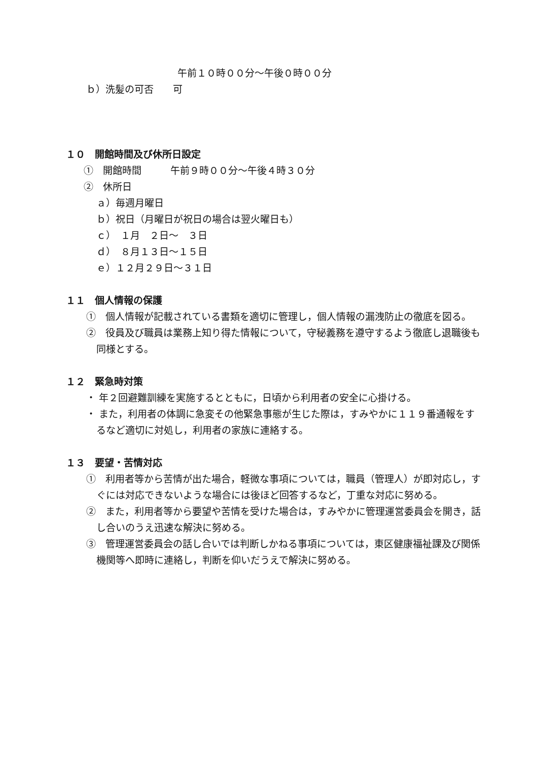午前１０時００分～午後０時００分
ｂ）洗髪の可否　　可
１０　開館時間及び休所日設定
①　開館時間　　　午前９時００分～午後４時３０分
②　休所日
ａ）毎週月曜日
ｂ）祝日（月曜日が祝日の場合は翌火曜日も）
ｃ）　１月　２日～　３日
ｄ）　８月１３日～１５日
ｅ）１２月２９日～３１日
１１　個人情報の保護
①　個人情報が記載されている書類を適切に管理し，個人情報の漏洩防止の徹底を図る。
②　役員及び職員は業務上知り得た情報について，守秘義務を遵守するよう徹底し退職後も同様とする。
１２　緊急時対策
・ 年２回避難訓練を実施するとともに，日頃から利用者の安全に心掛ける。
・ また，利用者の体調に急変その他緊急事態が生じた際は，すみやかに１１９番通報をするなど適切に対処し，利用者の家族に連絡する。
１３　要望・苦情対応
①　利用者等から苦情が出た場合，軽微な事項については，職員（管理人）が即対応し，すぐには対応できないような場合には後ほど回答するなど，丁重な対応に努める。
②　また，利用者等から要望や苦情を受けた場合は，すみやかに管理運営委員会を開き，話し合いのうえ迅速な解決に努める。
③　管理運営委員会の話し合いでは判断しかねる事項については，東区健康福祉課及び関係機関等へ即時に連絡し，判断を仰いだうえで解決に努める。